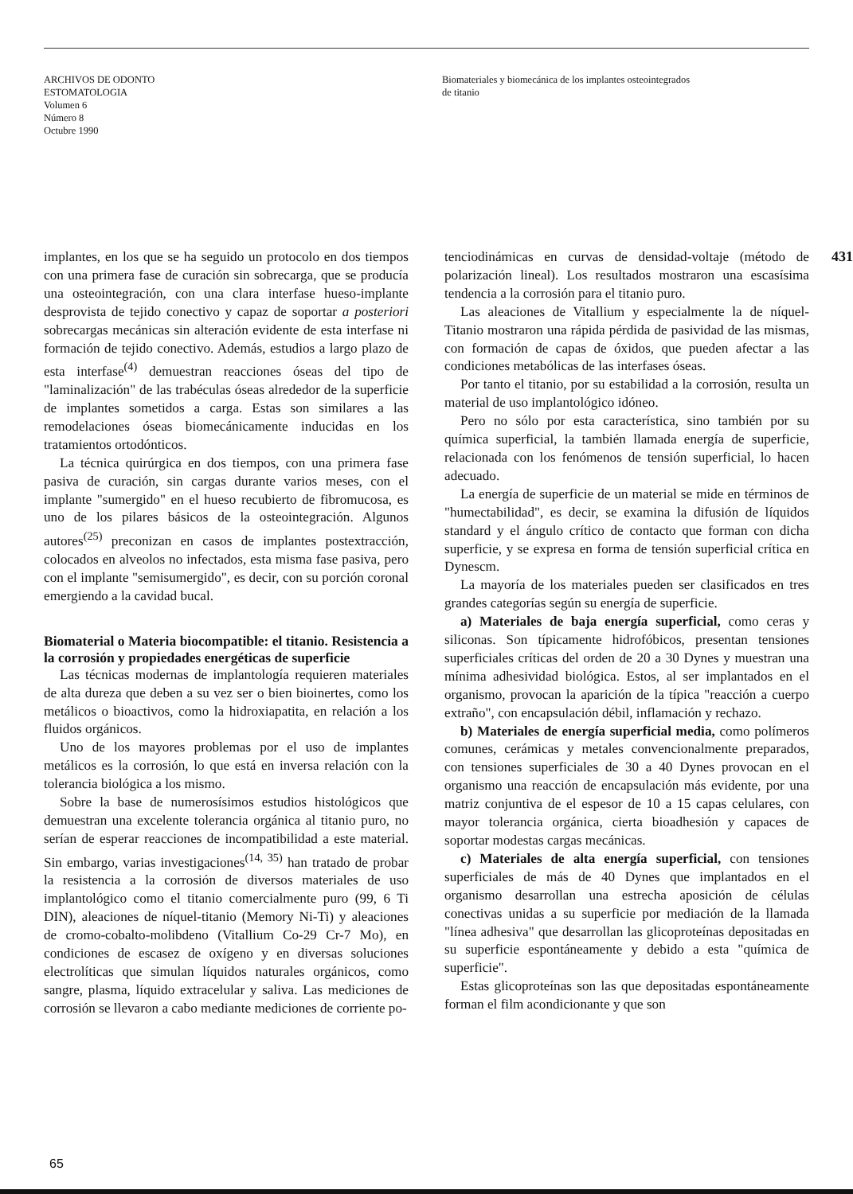ARCHIVOS DE ODONTO
ESTOMATOLOGIA
Volumen 6
Número 8
Octubre 1990
Biomateriales y biomecánica de los implantes osteointegrados
de titanio
implantes, en los que se ha seguido un protocolo en dos tiempos con una primera fase de curación sin sobrecarga, que se producía una osteointegración, con una clara interfase hueso-implante desprovista de tejido conectivo y capaz de soportar a posteriori sobrecargas mecánicas sin alteración evidente de esta interfase ni formación de tejido conectivo. Además, estudios a largo plazo de esta interfase<sup>(4)</sup> demuestran reacciones óseas del tipo de "laminalización" de las trabéculas óseas alrededor de la superficie de implantes sometidos a carga. Estas son similares a las remodelaciones óseas biomecánicamente inducidas en los tratamientos ortodónticos.
La técnica quirúrgica en dos tiempos, con una primera fase pasiva de curación, sin cargas durante varios meses, con el implante "sumergido" en el hueso recubierto de fibromucosa, es uno de los pilares básicos de la osteointegración. Algunos autores<sup>(25)</sup> preconizan en casos de implantes postextracción, colocados en alveolos no infectados, esta misma fase pasiva, pero con el implante "semisumergido", es decir, con su porción coronal emergiendo a la cavidad bucal.
Biomaterial o Materia biocompatible: el titanio. Resistencia a la corrosión y propiedades energéticas de superficie
Las técnicas modernas de implantología requieren materiales de alta dureza que deben a su vez ser o bien bioinertes, como los metálicos o bioactivos, como la hidroxiapatita, en relación a los fluidos orgánicos.
Uno de los mayores problemas por el uso de implantes metálicos es la corrosión, lo que está en inversa relación con la tolerancia biológica a los mismo.
Sobre la base de numerosísimos estudios histológicos que demuestran una excelente tolerancia orgánica al titanio puro, no serían de esperar reacciones de incompatibilidad a este material. Sin embargo, varias investigaciones<sup>(14, 35)</sup> han tratado de probar la resistencia a la corrosión de diversos materiales de uso implantológico como el titanio comercialmente puro (99, 6 Ti DIN), aleaciones de níquel-titanio (Memory Ni-Ti) y aleaciones de cromo-cobalto-molibdeno (Vitallium Co-29 Cr-7 Mo), en condiciones de escasez de oxígeno y en diversas soluciones electrolíticas que simulan líquidos naturales orgánicos, como sangre, plasma, líquido extracelular y saliva. Las mediciones de corrosión se llevaron a cabo mediante mediciones de corriente po-
tenciodinámicas en curvas de densidad-voltaje (método de polarización lineal). Los resultados mostraron una escasísima tendencia a la corrosión para el titanio puro.
Las aleaciones de Vitallium y especialmente la de níquel-Titanio mostraron una rápida pérdida de pasividad de las mismas, con formación de capas de óxidos, que pueden afectar a las condiciones metabólicas de las interfases óseas.
Por tanto el titanio, por su estabilidad a la corrosión, resulta un material de uso implantológico idóneo.
Pero no sólo por esta característica, sino también por su química superficial, la también llamada energía de superficie, relacionada con los fenómenos de tensión superficial, lo hacen adecuado.
La energía de superficie de un material se mide en términos de "humectabilidad", es decir, se examina la difusión de líquidos standard y el ángulo crítico de contacto que forman con dicha superficie, y se expresa en forma de tensión superficial crítica en Dynescm.
La mayoría de los materiales pueden ser clasificados en tres grandes categorías según su energía de superficie.
a) Materiales de baja energía superficial, como ceras y siliconas. Son típicamente hidrofóbicos, presentan tensiones superficiales críticas del orden de 20 a 30 Dynes y muestran una mínima adhesividad biológica. Estos, al ser implantados en el organismo, provocan la aparición de la típica "reacción a cuerpo extraño", con encapsulación débil, inflamación y rechazo.
b) Materiales de energía superficial media, como polímeros comunes, cerámicas y metales convencionalmente preparados, con tensiones superficiales de 30 a 40 Dynes provocan en el organismo una reacción de encapsulación más evidente, por una matriz conjuntiva de el espesor de 10 a 15 capas celulares, con mayor tolerancia orgánica, cierta bioadhesión y capaces de soportar modestas cargas mecánicas.
c) Materiales de alta energía superficial, con tensiones superficiales de más de 40 Dynes que implantados en el organismo desarrollan una estrecha aposición de células conectivas unidas a su superficie por mediación de la llamada "línea adhesiva" que desarrollan las glicoproteínas depositadas en su superficie espontáneamente y debido a esta "química de superficie".
Estas glicoproteínas son las que depositadas espontáneamente forman el film acondicionante y que son
431
65